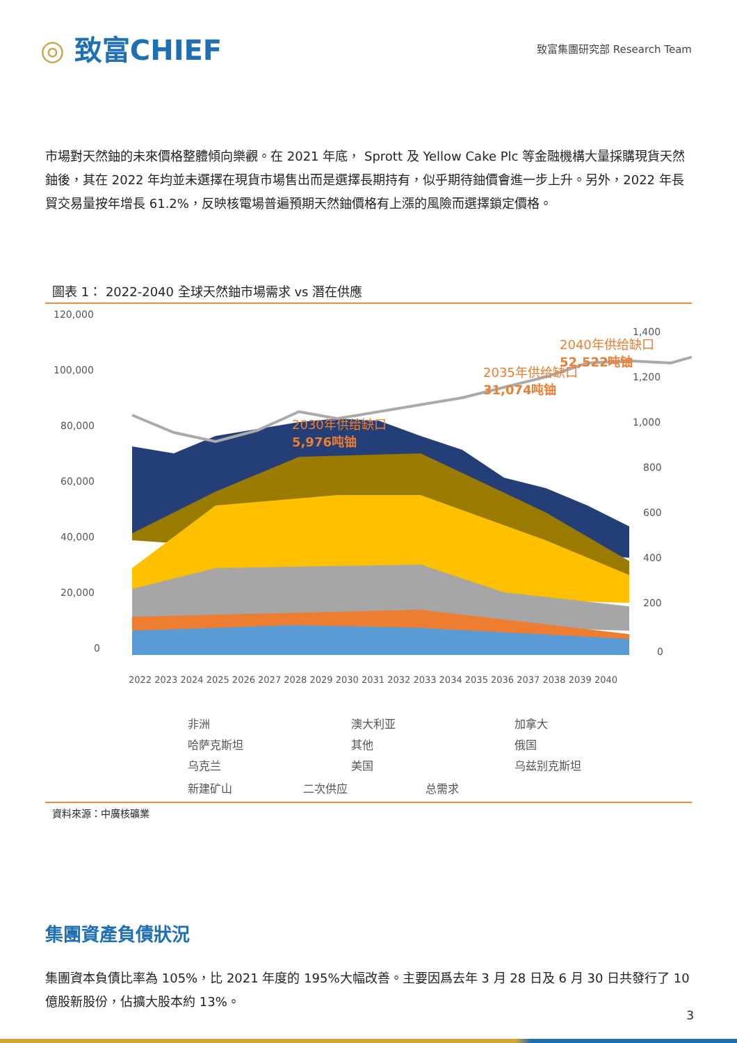◎ 致富CHIEF
致富集團研究部 Research Team
市場對天然鈾的未來價格整體傾向樂觀。在 2021 年底， Sprott 及 Yellow Cake Plc 等金融機構大量採購現貨天然鈾後，其在 2022 年均並未選擇在現貨市場售出而是選擇長期持有，似乎期待鈾價會進一步上升。另外，2022 年長貿交易量按年增長 61.2%，反映核電場普遍預期天然鈾價格有上漲的風險而選擇鎖定價格。
圖表 1： 2022-2040 全球天然鈾市場需求 vs 潛在供應
120,000
100,000
80,000
60,000
40,000
20,000
0
1,400
1,200
1,000
800
600
400
200
0
2030年供给缺口
5,976吨铀
2035年供给缺口
31,074吨铀
2040年供给缺口
52,522吨铀
2022 2023 2024 2025 2026 2027 2028 2029 2030 2031 2032 2033 2034 2035 2036 2037 2038 2039 2040
非洲
澳大利亚
加拿大
哈萨克斯坦
其他
俄国
乌克兰
美国
乌兹别克斯坦
新建矿山 二次供应 总需求
資料來源：中廣核礦業
集團資產負債狀況
集團資本負債比率為 105%，比 2021 年度的 195%大幅改善。主要因爲去年 3 月 28 日及 6 月 30 日共發行了 10 億股新股份，佔擴大股本約 13%。
3